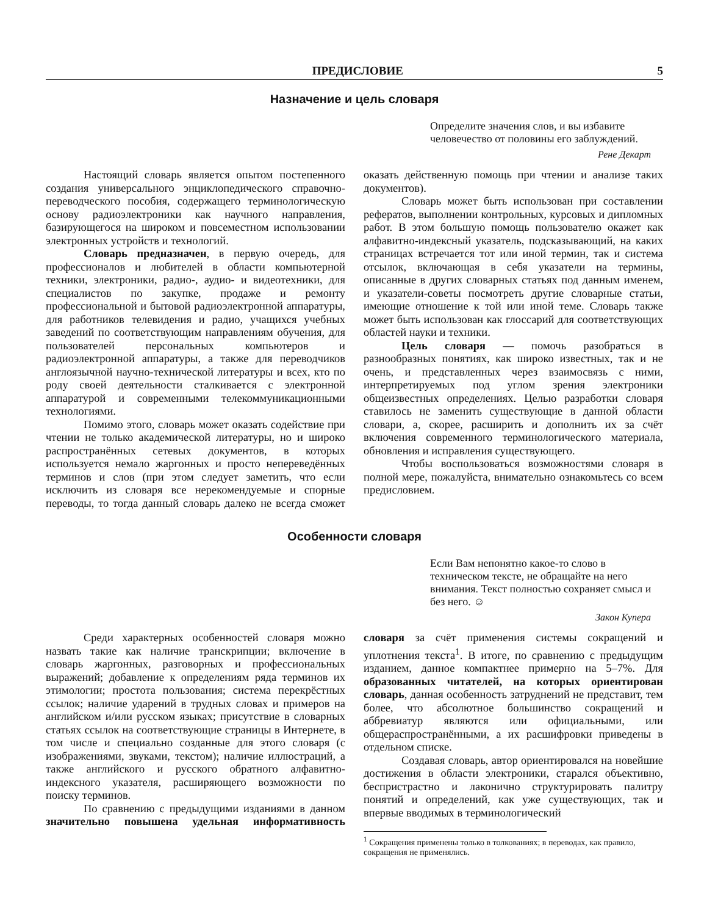ПРЕДИСЛОВИЕ 5
Назначение и цель словаря
Определите значения слов, и вы избавите человечество от половины его заблуждений.
Рене Декарт
Настоящий словарь является опытом постепенного создания универсального энциклопедического справочно-переводческого пособия, содержащего терминологическую основу радиоэлектроники как научного направления, базирующегося на широком и повсеместном использовании электронных устройств и технологий.
Словарь предназначен, в первую очередь, для профессионалов и любителей в области компьютерной техники, электроники, радио-, аудио- и видеотехники, для специалистов по закупке, продаже и ремонту профессиональной и бытовой радиоэлектронной аппаратуры, для работников телевидения и радио, учащихся учебных заведений по соответствующим направлениям обучения, для пользователей персональных компьютеров и радиоэлектронной аппаратуры, а также для переводчиков англоязычной научно-технической литературы и всех, кто по роду своей деятельности сталкивается с электронной аппаратурой и современными телекоммуникационными технологиями.
Помимо этого, словарь может оказать содействие при чтении не только академической литературы, но и широко распространённых сетевых документов, в которых используется немало жаргонных и просто непереведённых терминов и слов (при этом следует заметить, что если исключить из словаря все нерекомендуемые и спорные переводы, то тогда данный словарь далеко не всегда сможет оказать действенную помощь при чтении и анализе таких документов).
Словарь может быть использован при составлении рефератов, выполнении контрольных, курсовых и дипломных работ. В этом большую помощь пользователю окажет как алфавитно-индексный указатель, подсказывающий, на каких страницах встречается тот или иной термин, так и система отсылок, включающая в себя указатели на термины, описанные в других словарных статьях под данным именем, и указатели-советы посмотреть другие словарные статьи, имеющие отношение к той или иной теме. Словарь также может быть использован как глоссарий для соответствующих областей науки и техники.
Цель словаря — помочь разобраться в разнообразных понятиях, как широко известных, так и не очень, и представленных через взаимосвязь с ними, интерпретируемых под углом зрения электроники общеизвестных определениях. Целью разработки словаря ставилось не заменить существующие в данной области словари, а, скорее, расширить и дополнить их за счёт включения современного терминологического материала, обновления и исправления существующего.
Чтобы воспользоваться возможностями словаря в полной мере, пожалуйста, внимательно ознакомьтесь со всем предисловием.
Особенности словаря
Если Вам непонятно какое-то слово в техническом тексте, не обращайте на него внимания. Текст полностью сохраняет смысл и без него. ☺
Закон Купера
Среди характерных особенностей словаря можно назвать такие как наличие транскрипции; включение в словарь жаргонных, разговорных и профессиональных выражений; добавление к определениям ряда терминов их этимологии; простота пользования; система перекрёстных ссылок; наличие ударений в трудных словах и примеров на английском и/или русском языках; присутствие в словарных статьях ссылок на соответствующие страницы в Интернете, в том числе и специально созданные для этого словаря (с изображениями, звуками, текстом); наличие иллюстраций, а также английского и русского обратного алфавитно-индексного указателя, расширяющего возможности по поиску терминов.
По сравнению с предыдущими изданиями в данном значительно повышена удельная информативность словаря за счёт применения системы сокращений и уплотнения текста<sup>1</sup>. В итоге, по сравнению с предыдущим изданием, данное компактнее примерно на 5–7%. Для образованных читателей, на которых ориентирован словарь, данная особенность затруднений не представит, тем более, что абсолютное большинство сокращений и аббревиатур являются или официальными, или общераспространёнными, а их расшифровки приведены в отдельном списке.
Создавая словарь, автор ориентировался на новейшие достижения в области электроники, старался объективно, беспристрастно и лаконично структурировать палитру понятий и определений, как уже существующих, так и впервые вводимых в терминологический
<sup>1</sup> Сокращения применены только в толкованиях; в переводах, как правило, сокращения не применялись.